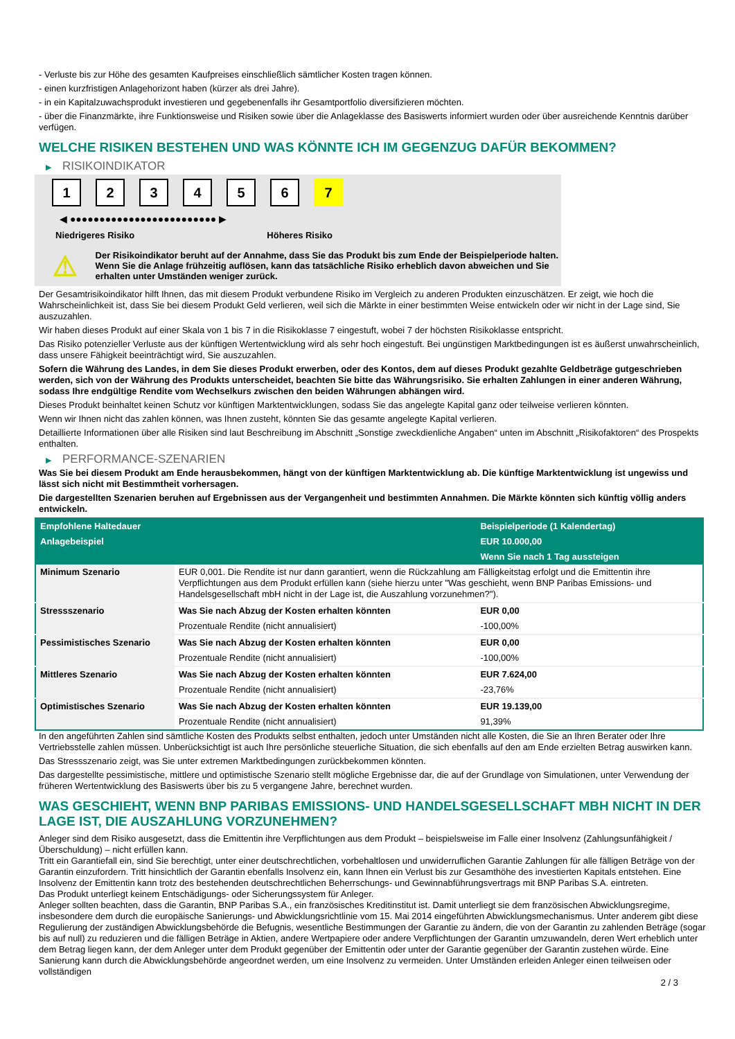- Verluste bis zur Höhe des gesamten Kaufpreises einschließlich sämtlicher Kosten tragen können.
- einen kurzfristigen Anlagehorizont haben (kürzer als drei Jahre).
- in ein Kapitalzuwachsprodukt investieren und gegebenenfalls ihr Gesamtportfolio diversifizieren möchten.
- über die Finanzmärkte, ihre Funktionsweise und Risiken sowie über die Anlageklasse des Basiswerts informiert wurden oder über ausreichende Kenntnis darüber verfügen.
WELCHE RISIKEN BESTEHEN UND WAS KÖNNTE ICH IM GEGENZUG DAFÜR BEKOMMEN?
▶ RISIKOINDIKATOR
1 2 3 4 5 6 7
◀ ●●●●●●●●●●●●●●●●●●●●●●●●● ▶
Niedrigeres Risiko Höheres Risiko
⚠
Der Risikoindikator beruht auf der Annahme, dass Sie das Produkt bis zum Ende der Beispielperiode halten.
Wenn Sie die Anlage frühzeitig auflösen, kann das tatsächliche Risiko erheblich davon abweichen und Sie erhalten unter Umständen weniger zurück.
Der Gesamtrisikoindikator hilft Ihnen, das mit diesem Produkt verbundene Risiko im Vergleich zu anderen Produkten einzuschätzen. Er zeigt, wie hoch die Wahrscheinlichkeit ist, dass Sie bei diesem Produkt Geld verlieren, weil sich die Märkte in einer bestimmten Weise entwickeln oder wir nicht in der Lage sind, Sie auszuzahlen.
Wir haben dieses Produkt auf einer Skala von 1 bis 7 in die Risikoklasse 7 eingestuft, wobei 7 der höchsten Risikoklasse entspricht.
Das Risiko potenzieller Verluste aus der künftigen Wertentwicklung wird als sehr hoch eingestuft. Bei ungünstigen Marktbedingungen ist es äußerst unwahrscheinlich, dass unsere Fähigkeit beeinträchtigt wird, Sie auszuzahlen.
Sofern die Währung des Landes, in dem Sie dieses Produkt erwerben, oder des Kontos, dem auf dieses Produkt gezahlte Geldbeträge gutgeschrieben werden, sich von der Währung des Produkts unterscheidet, beachten Sie bitte das Währungsrisiko. Sie erhalten Zahlungen in einer anderen Währung, sodass Ihre endgültige Rendite vom Wechselkurs zwischen den beiden Währungen abhängen wird.
Dieses Produkt beinhaltet keinen Schutz vor künftigen Marktentwicklungen, sodass Sie das angelegte Kapital ganz oder teilweise verlieren könnten.
Wenn wir Ihnen nicht das zahlen können, was Ihnen zusteht, könnten Sie das gesamte angelegte Kapital verlieren.
Detaillierte Informationen über alle Risiken sind laut Beschreibung im Abschnitt „Sonstige zweckdienliche Angaben“ unten im Abschnitt „Risikofaktoren“ des Prospekts enthalten.
▶ PERFORMANCE-SZENARIEN
Was Sie bei diesem Produkt am Ende herausbekommen, hängt von der künftigen Marktentwicklung ab. Die künftige Marktentwicklung ist ungewiss und lässt sich nicht mit Bestimmtheit vorhersagen.
Die dargestellten Szenarien beruhen auf Ergebnissen aus der Vergangenheit und bestimmten Annahmen. Die Märkte könnten sich künftig völlig anders entwickeln.
| Empfohlene Haltedauer | | Beispielperiode (1 Kalendertag) |
| --- | --- | --- |
| Anlagebeispiel | | EUR 10.000,00 |
| | | Wenn Sie nach 1 Tag aussteigen |
| Minimum Szenario | EUR 0,001. Die Rendite ist nur dann garantiert, wenn die Rückzahlung am Fälligkeitstag erfolgt und die Emittentin ihre Verpflichtungen aus dem Produkt erfüllen kann (siehe hierzu unter "Was geschieht, wenn BNP Paribas Emissions- und Handelsgesellschaft mbH nicht in der Lage ist, die Auszahlung vorzunehmen?"). | |
| Stressszenario | Was Sie nach Abzug der Kosten erhalten könnten | EUR 0,00 |
| | Prozentuale Rendite (nicht annualisiert) | -100,00% |
| Pessimistisches Szenario | Was Sie nach Abzug der Kosten erhalten könnten | EUR 0,00 |
| | Prozentuale Rendite (nicht annualisiert) | -100,00% |
| Mittleres Szenario | Was Sie nach Abzug der Kosten erhalten könnten | EUR 7.624,00 |
| | Prozentuale Rendite (nicht annualisiert) | -23,76% |
| Optimistisches Szenario | Was Sie nach Abzug der Kosten erhalten könnten | EUR 19.139,00 |
| | Prozentuale Rendite (nicht annualisiert) | 91,39% |
In den angeführten Zahlen sind sämtliche Kosten des Produkts selbst enthalten, jedoch unter Umständen nicht alle Kosten, die Sie an Ihren Berater oder Ihre Vertriebsstelle zahlen müssen. Unberücksichtigt ist auch Ihre persönliche steuerliche Situation, die sich ebenfalls auf den am Ende erzielten Betrag auswirken kann.
Das Stressszenario zeigt, was Sie unter extremen Marktbedingungen zurückbekommen könnten.
Das dargestellte pessimistische, mittlere und optimistische Szenario stellt mögliche Ergebnisse dar, die auf der Grundlage von Simulationen, unter Verwendung der früheren Wertentwicklung des Basiswerts über bis zu 5 vergangene Jahre, berechnet wurden.
WAS GESCHIEHT, WENN BNP PARIBAS EMISSIONS- UND HANDELSGESELLSCHAFT MBH NICHT IN DER LAGE IST, DIE AUSZAHLUNG VORZUNEHMEN?
Anleger sind dem Risiko ausgesetzt, dass die Emittentin ihre Verpflichtungen aus dem Produkt – beispielsweise im Falle einer Insolvenz (Zahlungsunfähigkeit / Überschuldung) – nicht erfüllen kann.
Tritt ein Garantiefall ein, sind Sie berechtigt, unter einer deutschrechtlichen, vorbehaltlosen und unwiderruflichen Garantie Zahlungen für alle fälligen Beträge von der Garantin einzufordern. Tritt hinsichtlich der Garantin ebenfalls Insolvenz ein, kann Ihnen ein Verlust bis zur Gesamthöhe des investierten Kapitals entstehen. Eine Insolvenz der Emittentin kann trotz des bestehenden deutschrechtlichen Beherrschungs- und Gewinnabführungsvertrags mit BNP Paribas S.A. eintreten.
Das Produkt unterliegt keinem Entschädigungs- oder Sicherungssystem für Anleger.
Anleger sollten beachten, dass die Garantin, BNP Paribas S.A., ein französisches Kreditinstitut ist. Damit unterliegt sie dem französischen Abwicklungsregime, insbesondere dem durch die europäische Sanierungs- und Abwicklungsrichtlinie vom 15. Mai 2014 eingeführten Abwicklungsmechanismus. Unter anderem gibt diese Regulierung der zuständigen Abwicklungsbehörde die Befugnis, wesentliche Bestimmungen der Garantie zu ändern, die von der Garantin zu zahlenden Beträge (sogar bis auf null) zu reduzieren und die fälligen Beträge in Aktien, andere Wertpapiere oder andere Verpflichtungen der Garantin umzuwandeln, deren Wert erheblich unter dem Betrag liegen kann, der dem Anleger unter dem Produkt gegenüber der Emittentin oder unter der Garantie gegenüber der Garantin zustehen würde. Eine Sanierung kann durch die Abwicklungsbehörde angeordnet werden, um eine Insolvenz zu vermeiden. Unter Umständen erleiden Anleger einen teilweisen oder vollständigen
2 / 3